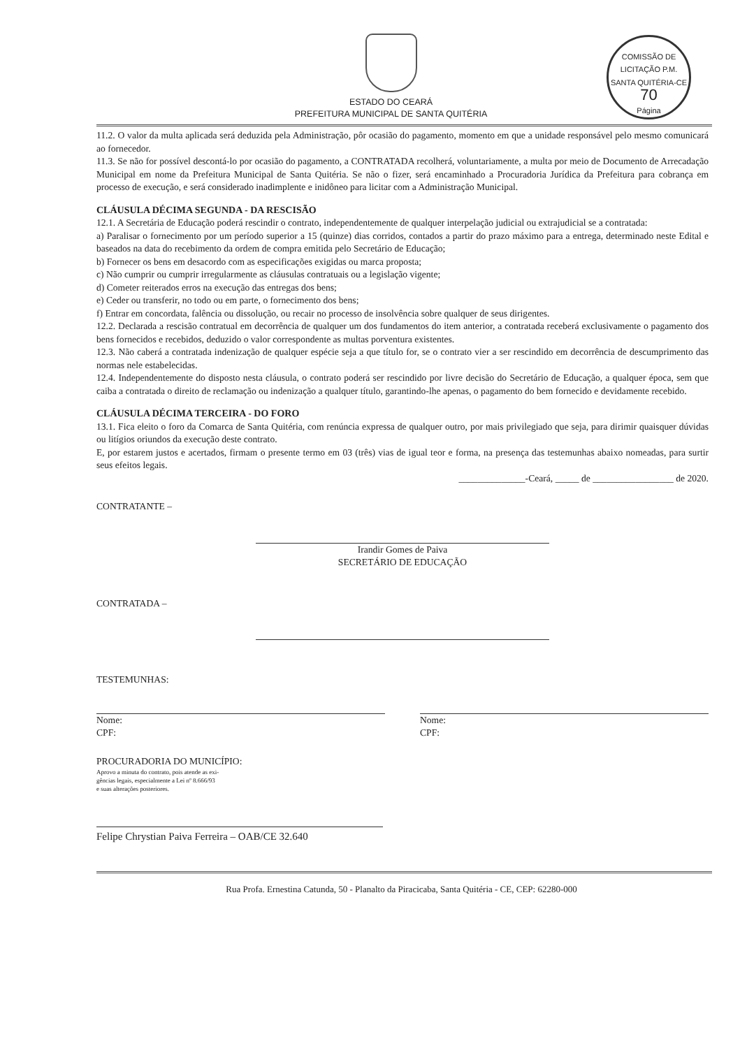COMISSÃO DE LICITAÇÃO P.M. SANTA QUITÉRIA-CE
70
Página
ESTADO DO CEARÁ
PREFEITURA MUNICIPAL DE SANTA QUITÉRIA
11.2. O valor da multa aplicada será deduzida pela Administração, pôr ocasião do pagamento, momento em que a unidade responsável pelo mesmo comunicará ao fornecedor.
11.3. Se não for possível descontá-lo por ocasião do pagamento, a CONTRATADA recolherá, voluntariamente, a multa por meio de Documento de Arrecadação Municipal em nome da Prefeitura Municipal de Santa Quitéria. Se não o fizer, será encaminhado a Procuradoria Jurídica da Prefeitura para cobrança em processo de execução, e será considerado inadimplente e inidôneo para licitar com a Administração Municipal.
CLÁUSULA DÉCIMA SEGUNDA - DA RESCISÃO
12.1. A Secretária de Educação poderá rescindir o contrato, independentemente de qualquer interpelação judicial ou extrajudicial se a contratada:
a) Paralisar o fornecimento por um período superior a 15 (quinze) dias corridos, contados a partir do prazo máximo para a entrega, determinado neste Edital e baseados na data do recebimento da ordem de compra emitida pelo Secretário de Educação;
b) Fornecer os bens em desacordo com as especificações exigidas ou marca proposta;
c) Não cumprir ou cumprir irregularmente as cláusulas contratuais ou a legislação vigente;
d) Cometer reiterados erros na execução das entregas dos bens;
e) Ceder ou transferir, no todo ou em parte, o fornecimento dos bens;
f) Entrar em concordata, falência ou dissolução, ou recair no processo de insolvência sobre qualquer de seus dirigentes.
12.2. Declarada a rescisão contratual em decorrência de qualquer um dos fundamentos do item anterior, a contratada receberá exclusivamente o pagamento dos bens fornecidos e recebidos, deduzido o valor correspondente as multas porventura existentes.
12.3. Não caberá a contratada indenização de qualquer espécie seja a que título for, se o contrato vier a ser rescindido em decorrência de descumprimento das normas nele estabelecidas.
12.4. Independentemente do disposto nesta cláusula, o contrato poderá ser rescindido por livre decisão do Secretário de Educação, a qualquer época, sem que caiba a contratada o direito de reclamação ou indenização a qualquer título, garantindo-lhe apenas, o pagamento do bem fornecido e devidamente recebido.
CLÁUSULA DÉCIMA TERCEIRA - DO FORO
13.1. Fica eleito o foro da Comarca de Santa Quitéria, com renúncia expressa de qualquer outro, por mais privilegiado que seja, para dirimir quaisquer dúvidas ou litígios oriundos da execução deste contrato.
E, por estarem justos e acertados, firmam o presente termo em 03 (três) vias de igual teor e forma, na presença das testemunhas abaixo nomeadas, para surtir seus efeitos legais.
______________-Ceará, _____ de _________________ de 2020.
CONTRATANTE –
Irandir Gomes de Paiva
SECRETÁRIO DE EDUCAÇÃO
CONTRATADA –
TESTEMUNHAS:
Nome:
CPF:
Nome:
CPF:
PROCURADORIA DO MUNICÍPIO:
Aprovo a minuta do contrato, pois atende as exi-
gências legais, especialmente a Lei nº 8.666/93
e suas alterações posteriores.
Felipe Chrystian Paiva Ferreira – OAB/CE 32.640
Rua Profa. Ernestina Catunda, 50 - Planalto da Piracicaba, Santa Quitéria - CE, CEP: 62280-000